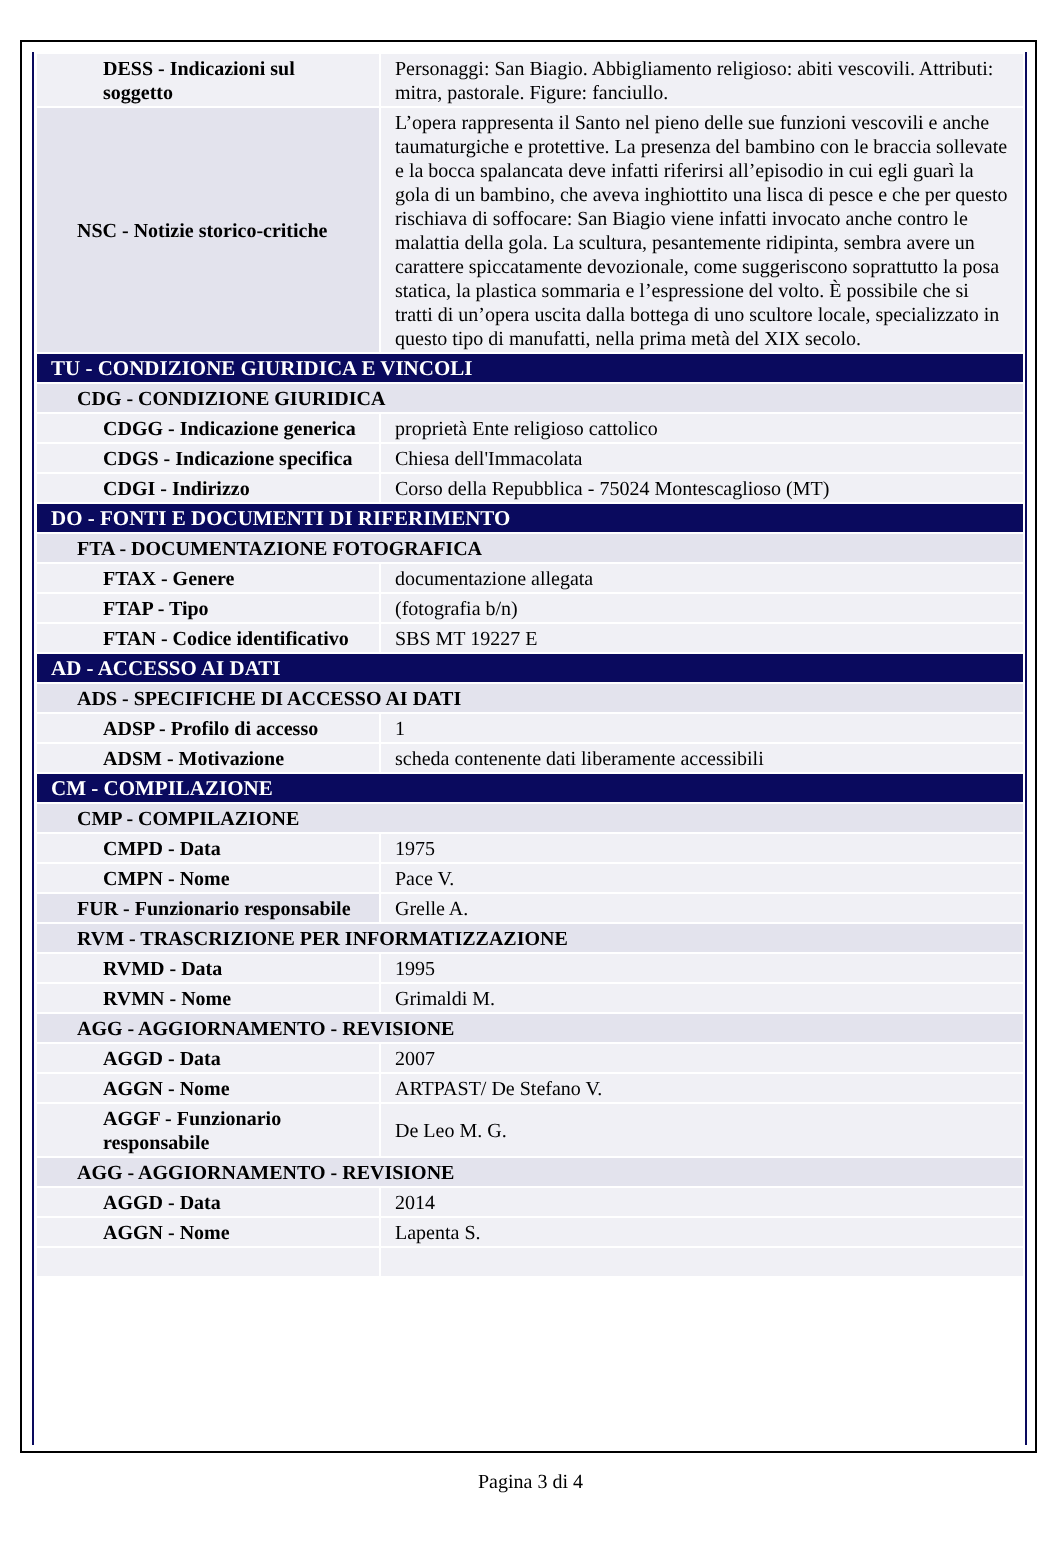| DESS - Indicazioni sul soggetto | Personaggi: San Biagio. Abbigliamento religioso: abiti vescovili. Attributi: mitra, pastorale. Figure: fanciullo. |
| NSC - Notizie storico-critiche | L’opera rappresenta il Santo nel pieno delle sue funzioni vescovili e anche taumaturgiche e protettive. La presenza del bambino con le braccia sollevate e la bocca spalancata deve infatti riferirsi all’episodio in cui egli guarì la gola di un bambino, che aveva inghiottito una lisca di pesce e che per questo rischiava di soffocare: San Biagio viene infatti invocato anche contro le malattia della gola. La scultura, pesantemente ridipinta, sembra avere un carattere spiccatamente devozionale, come suggeriscono soprattutto la posa statica, la plastica sommaria e l’espressione del volto. È possibile che si tratti di un’opera uscita dalla bottega di uno scultore locale, specializzato in questo tipo di manufatti, nella prima metà del XIX secolo. |
| TU - CONDIZIONE GIURIDICA E VINCOLI | |
| CDG - CONDIZIONE GIURIDICA | |
| CDGG - Indicazione generica | proprietà Ente religioso cattolico |
| CDGS - Indicazione specifica | Chiesa dell'Immacolata |
| CDGI - Indirizzo | Corso della Repubblica - 75024 Montescaglioso (MT) |
| DO - FONTI E DOCUMENTI DI RIFERIMENTO | |
| FTA - DOCUMENTAZIONE FOTOGRAFICA | |
| FTAX - Genere | documentazione allegata |
| FTAP - Tipo | (fotografia b/n) |
| FTAN - Codice identificativo | SBS MT 19227 E |
| AD - ACCESSO AI DATI | |
| ADS - SPECIFICHE DI ACCESSO AI DATI | |
| ADSP - Profilo di accesso | 1 |
| ADSM - Motivazione | scheda contenente dati liberamente accessibili |
| CM - COMPILAZIONE | |
| CMP - COMPILAZIONE | |
| CMPD - Data | 1975 |
| CMPN - Nome | Pace V. |
| FUR - Funzionario responsabile | Grelle A. |
| RVM - TRASCRIZIONE PER INFORMATIZZAZIONE | |
| RVMD - Data | 1995 |
| RVMN - Nome | Grimaldi M. |
| AGG - AGGIORNAMENTO - REVISIONE | |
| AGGD - Data | 2007 |
| AGGN - Nome | ARTPAST/ De Stefano V. |
| AGGF - Funzionario responsabile | De Leo M. G. |
| AGG - AGGIORNAMENTO - REVISIONE | |
| AGGD - Data | 2014 |
| AGGN - Nome | Lapenta S. |
Pagina 3 di 4